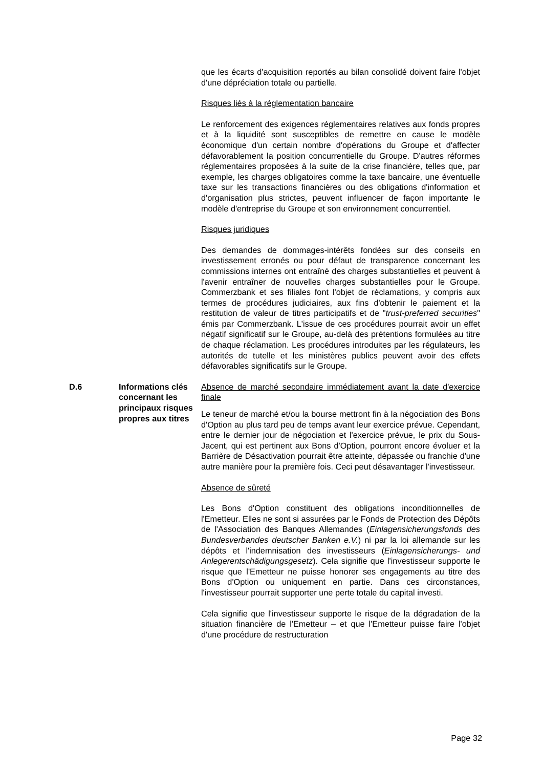que les écarts d'acquisition reportés au bilan consolidé doivent faire l'objet d'une dépréciation totale ou partielle.
Risques liés à la réglementation bancaire
Le renforcement des exigences réglementaires relatives aux fonds propres et à la liquidité sont susceptibles de remettre en cause le modèle économique d'un certain nombre d'opérations du Groupe et d'affecter défavorablement la position concurrentielle du Groupe. D'autres réformes réglementaires proposées à la suite de la crise financière, telles que, par exemple, les charges obligatoires comme la taxe bancaire, une éventuelle taxe sur les transactions financières ou des obligations d'information et d'organisation plus strictes, peuvent influencer de façon importante le modèle d'entreprise du Groupe et son environnement concurrentiel.
Risques juridiques
Des demandes de dommages-intérêts fondées sur des conseils en investissement erronés ou pour défaut de transparence concernant les commissions internes ont entraîné des charges substantielles et peuvent à l'avenir entraîner de nouvelles charges substantielles pour le Groupe. Commerzbank et ses filiales font l'objet de réclamations, y compris aux termes de procédures judiciaires, aux fins d'obtenir le paiement et la restitution de valeur de titres participatifs et de "trust-preferred securities" émis par Commerzbank. L'issue de ces procédures pourrait avoir un effet négatif significatif sur le Groupe, au-delà des prétentions formulées au titre de chaque réclamation. Les procédures introduites par les régulateurs, les autorités de tutelle et les ministères publics peuvent avoir des effets défavorables significatifs sur le Groupe.
D.6 Informations clés concernant les principaux risques propres aux titres
Absence de marché secondaire immédiatement avant la date d'exercice finale
Le teneur de marché et/ou la bourse mettront fin à la négociation des Bons d'Option au plus tard peu de temps avant leur exercice prévue. Cependant, entre le dernier jour de négociation et l'exercice prévue, le prix du Sous-Jacent, qui est pertinent aux Bons d'Option, pourront encore évoluer et la Barrière de Désactivation pourrait être atteinte, dépassée ou franchie d'une autre manière pour la première fois. Ceci peut désavantager l'investisseur.
Absence de sûreté
Les Bons d'Option constituent des obligations inconditionnelles de l'Emetteur. Elles ne sont si assurées par le Fonds de Protection des Dépôts de l'Association des Banques Allemandes (Einlagensicherungsfonds des Bundesverbandes deutscher Banken e.V.) ni par la loi allemande sur les dépôts et l'indemnisation des investisseurs (Einlagensicherungs- und Anlegerentschädigungsgesetz). Cela signifie que l'investisseur supporte le risque que l'Emetteur ne puisse honorer ses engagements au titre des Bons d'Option ou uniquement en partie. Dans ces circonstances, l'investisseur pourrait supporter une perte totale du capital investi.
Cela signifie que l'investisseur supporte le risque de la dégradation de la situation financière de l'Emetteur – et que l'Emetteur puisse faire l'objet d'une procédure de restructuration
Page 32